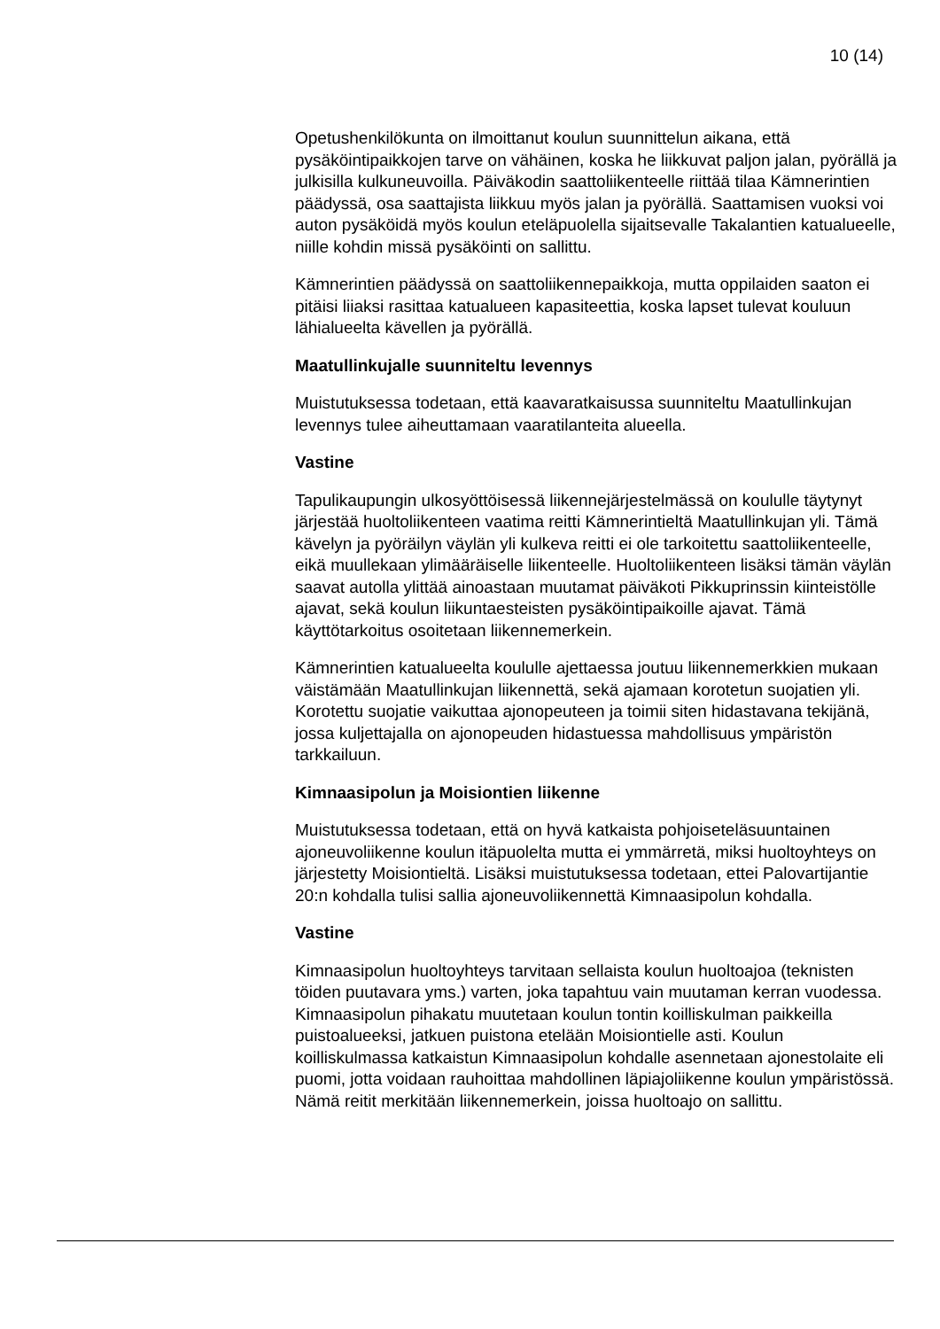10 (14)
Opetushenkilökunta on ilmoittanut koulun suunnittelun aikana, että pysäköintipaikkojen tarve on vähäinen, koska he liikkuvat paljon jalan, pyörällä ja julkisilla kulkuneuvoilla. Päiväkodin saattoliikenteelle riittää tilaa Kämnerintien päädyssä, osa saattajista liikkuu myös jalan ja pyörällä. Saattamisen vuoksi voi auton pysäköidä myös koulun eteläpuolella sijaitsevalle Takalantien katualueelle, niille kohdin missä pysäköinti on sallittu.
Kämnerintien päädyssä on saattoliikennepaikkoja, mutta oppilaiden saaton ei pitäisi liiaksi rasittaa katualueen kapasiteettia, koska lapset tulevat kouluun lähialueelta kävellen ja pyörällä.
Maatullinkujalle suunniteltu levennys
Muistutuksessa todetaan, että kaavaratkaisussa suunniteltu Maatullinkujan levennys tulee aiheuttamaan vaaratilanteita alueella.
Vastine
Tapulikaupungin ulkosyöttöisessä liikennejärjestelmässä on koululle täytynyt järjestää huoltoliikenteen vaatima reitti Kämnerintieltä Maatullinkujan yli. Tämä kävelyn ja pyöräilyn väylän yli kulkeva reitti ei ole tarkoitettu saattoliikenteelle, eikä muullekaan ylimääräiselle liikenteelle. Huoltoliikenteen lisäksi tämän väylän saavat autolla ylittää ainoastaan muutamat päiväkoti Pikkuprinssin kiinteistölle ajavat, sekä koulun liikuntaesteisten pysäköintipaikoille ajavat. Tämä käyttötarkoitus osoitetaan liikennemerkein.
Kämnerintien katualueelta koululle ajettaessa joutuu liikennemerkkien mukaan väistämään Maatullinkujan liikennettä, sekä ajamaan korotetun suojatien yli. Korotettu suojatie vaikuttaa ajonopeuteen ja toimii siten hidastavana tekijänä, jossa kuljettajalla on ajonopeuden hidastuessa mahdollisuus ympäristön tarkkailuun.
Kimnaasipolun ja Moisiontien liikenne
Muistutuksessa todetaan, että on hyvä katkaista pohjoiseteläsuuntainen ajoneuvoliikenne koulun itäpuolelta mutta ei ymmärretä, miksi huoltoyhteys on järjestetty Moisiontieltä. Lisäksi muistutuksessa todetaan, ettei Palovartijantie 20:n kohdalla tulisi sallia ajoneuvoliikennettä Kimnaasipolun kohdalla.
Vastine
Kimnaasipolun huoltoyhteys tarvitaan sellaista koulun huoltoajoa (teknisten töiden puutavara yms.) varten, joka tapahtuu vain muutaman kerran vuodessa. Kimnaasipolun pihakatu muutetaan koulun tontin koilliskulman paikkeilla puistoalueeksi, jatkuen puistona etelään Moisiontielle asti. Koulun koilliskulmassa katkaistun Kimnaasipolun kohdalle asennetaan ajonestolaite eli puomi, jotta voidaan rauhoittaa mahdollinen läpiajoliikenne koulun ympäristössä. Nämä reitit merkitään liikennemerkein, joissa huoltoajo on sallittu.